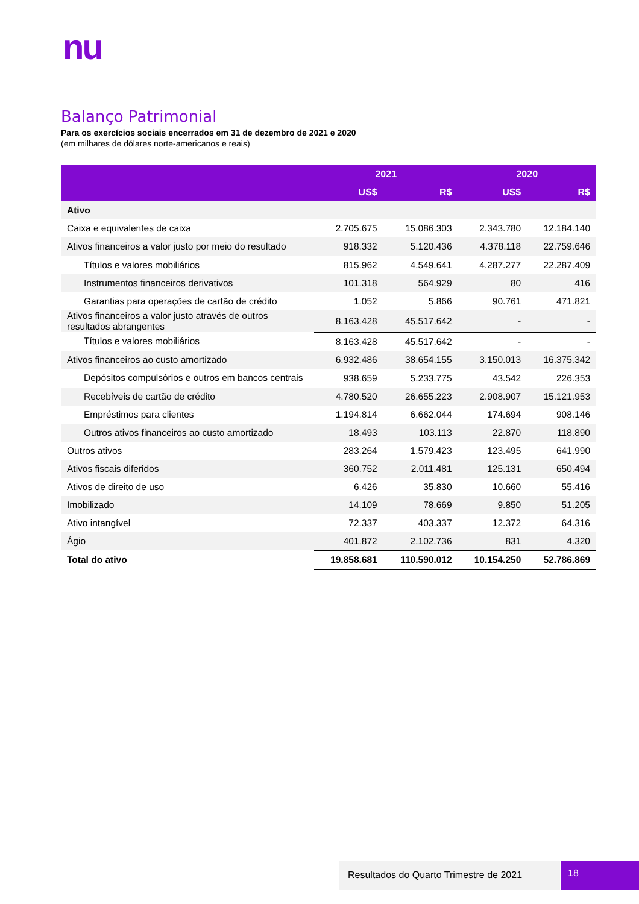nu
Balanço Patrimonial
Para os exercícios sociais encerrados em 31 de dezembro de 2021 e 2020
(em milhares de dólares norte-americanos e reais)
| | 2021 | | 2020 | |
| --- | --- | --- | --- | --- |
| | US$ | R$ | US$ | R$ |
| Ativo | | | | |
| Caixa e equivalentes de caixa | 2.705.675 | 15.086.303 | 2.343.780 | 12.184.140 |
| Ativos financeiros a valor justo por meio do resultado | 918.332 | 5.120.436 | 4.378.118 | 22.759.646 |
| Títulos e valores mobiliários | 815.962 | 4.549.641 | 4.287.277 | 22.287.409 |
| Instrumentos financeiros derivativos | 101.318 | 564.929 | 80 | 416 |
| Garantias para operações de cartão de crédito | 1.052 | 5.866 | 90.761 | 471.821 |
| Ativos financeiros a valor justo através de outros resultados abrangentes | 8.163.428 | 45.517.642 | - | - |
| Títulos e valores mobiliários | 8.163.428 | 45.517.642 | - | - |
| Ativos financeiros ao custo amortizado | 6.932.486 | 38.654.155 | 3.150.013 | 16.375.342 |
| Depósitos compulsórios e outros em bancos centrais | 938.659 | 5.233.775 | 43.542 | 226.353 |
| Recebíveis de cartão de crédito | 4.780.520 | 26.655.223 | 2.908.907 | 15.121.953 |
| Empréstimos para clientes | 1.194.814 | 6.662.044 | 174.694 | 908.146 |
| Outros ativos financeiros ao custo amortizado | 18.493 | 103.113 | 22.870 | 118.890 |
| Outros ativos | 283.264 | 1.579.423 | 123.495 | 641.990 |
| Ativos fiscais diferidos | 360.752 | 2.011.481 | 125.131 | 650.494 |
| Ativos de direito de uso | 6.426 | 35.830 | 10.660 | 55.416 |
| Imobilizado | 14.109 | 78.669 | 9.850 | 51.205 |
| Ativo intangível | 72.337 | 403.337 | 12.372 | 64.316 |
| Ágio | 401.872 | 2.102.736 | 831 | 4.320 |
| Total do ativo | 19.858.681 | 110.590.012 | 10.154.250 | 52.786.869 |
Resultados do Quarto Trimestre de 2021 18